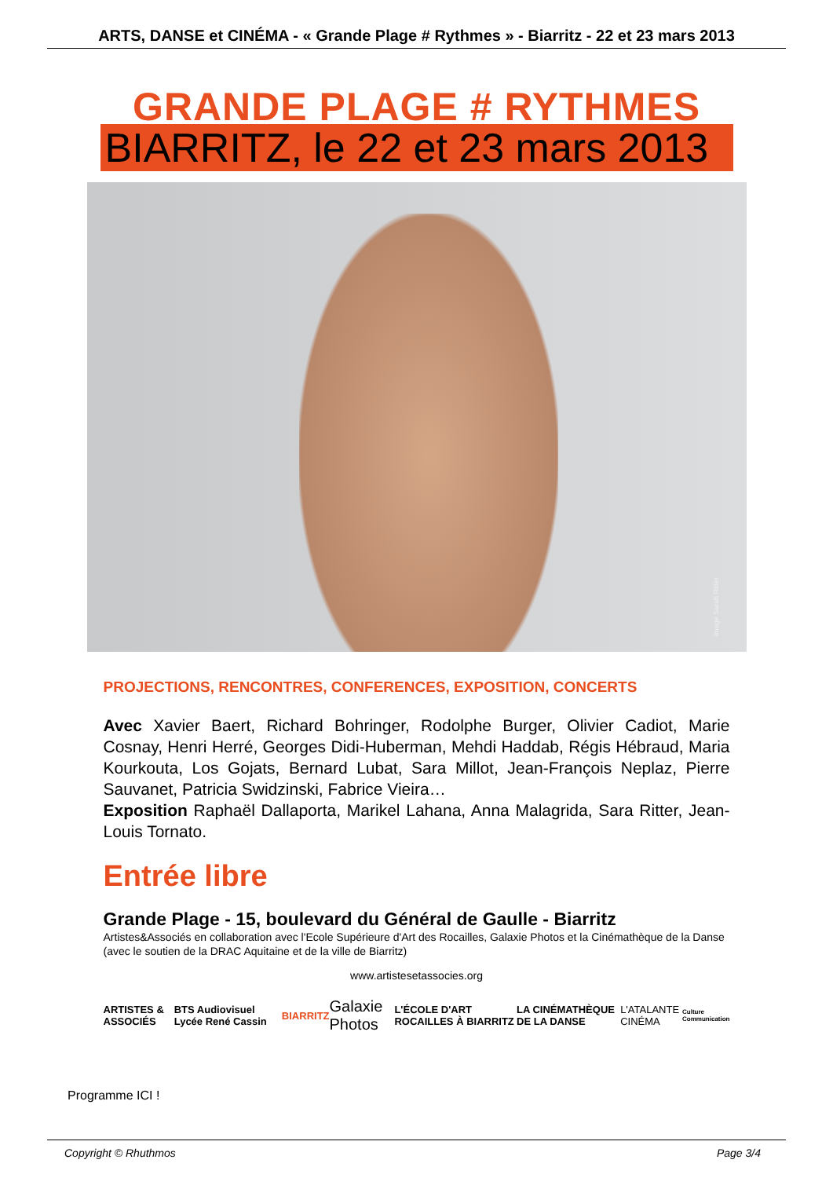ARTS, DANSE et CINÉMA - « Grande Plage # Rythmes » - Biarritz - 22 et 23 mars 2013
GRANDE PLAGE # RYTHMES
BIARRITZ, le 22 et 23 mars 2013
image Sarah Ritter
PROJECTIONS, RENCONTRES, CONFERENCES, EXPOSITION, CONCERTS
Avec Xavier Baert, Richard Bohringer, Rodolphe Burger, Olivier Cadiot, Marie Cosnay, Henri Herré, Georges Didi-Huberman, Mehdi Haddab, Régis Hébraud, Maria Kourkouta, Los Gojats, Bernard Lubat, Sara Millot, Jean-François Neplaz, Pierre Sauvanet, Patricia Swidzinski, Fabrice Vieira…
Exposition Raphaël Dallaporta, Marikel Lahana, Anna Malagrida, Sara Ritter, Jean-Louis Tornato.
Entrée libre
Grande Plage - 15, boulevard du Général de Gaulle - Biarritz
Artistes&Associés en collaboration avec l'Ecole Supérieure d'Art des Rocailles, Galaxie Photos et la Cinémathèque de la Danse (avec le soutien de la DRAC Aquitaine et de la ville de Biarritz)
www.artistesetassocies.org
ARTISTES & ASSOCIÉS BTS Audiovisuel Lycée René Cassin BIARRITZ Galaxie Photos L'ÉCOLE D'ART ROCAILLES À BIARRITZ LA CINÉMATHÈQUE DE LA DANSE L'ATALANTE CINÉMA Culture Communication
Programme ICI !
Copyright © Rhuthmos Page 3/4